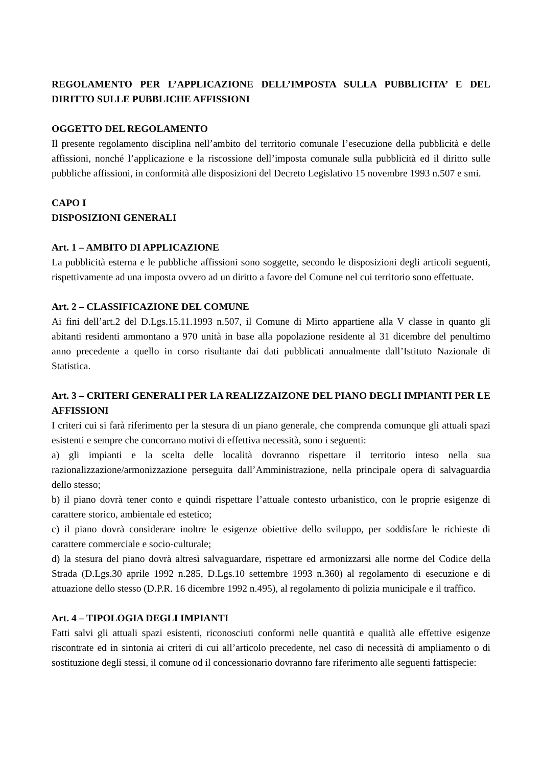REGOLAMENTO PER L’APPLICAZIONE DELL’IMPOSTA SULLA PUBBLICITA’ E DEL DIRITTO SULLE PUBBLICHE AFFISSIONI
OGGETTO DEL REGOLAMENTO
Il presente regolamento disciplina nell’ambito del territorio comunale l’esecuzione della pubblicità e delle affissioni, nonché l’applicazione e la riscossione dell’imposta comunale sulla pubblicità ed il diritto sulle pubbliche affissioni, in conformità alle disposizioni del Decreto Legislativo 15 novembre 1993 n.507 e smi.
CAPO I
DISPOSIZIONI GENERALI
Art. 1 – AMBITO DI APPLICAZIONE
La pubblicità esterna e le pubbliche affissioni sono soggette, secondo le disposizioni degli articoli seguenti, rispettivamente ad una imposta ovvero ad un diritto a favore del Comune nel cui territorio sono effettuate.
Art. 2 – CLASSIFICAZIONE DEL COMUNE
Ai fini dell’art.2 del D.Lgs.15.11.1993 n.507, il Comune di Mirto appartiene alla V classe in quanto gli abitanti residenti ammontano a 970 unità in base alla popolazione residente al 31 dicembre del penultimo anno precedente a quello in corso risultante dai dati pubblicati annualmente dall’Istituto Nazionale di Statistica.
Art. 3 – CRITERI GENERALI PER LA REALIZZAIZONE DEL PIANO DEGLI IMPIANTI PER LE AFFISSIONI
I criteri cui si farà riferimento per la stesura di un piano generale, che comprenda comunque gli attuali spazi esistenti e sempre che concorrano motivi di effettiva necessità, sono i seguenti:
a) gli impianti e la scelta delle località dovranno rispettare il territorio inteso nella sua razionalizzazione/armonizzazione perseguita dall’Amministrazione, nella principale opera di salvaguardia dello stesso;
b) il piano dovrà tener conto e quindi rispettare l’attuale contesto urbanistico, con le proprie esigenze di carattere storico, ambientale ed estetico;
c) il piano dovrà considerare inoltre le esigenze obiettive dello sviluppo, per soddisfare le richieste di carattere commerciale e socio-culturale;
d) la stesura del piano dovrà altresì salvaguardare, rispettare ed armonizzarsi alle norme del Codice della Strada (D.Lgs.30 aprile 1992 n.285, D.Lgs.10 settembre 1993 n.360) al regolamento di esecuzione e di attuazione dello stesso (D.P.R. 16 dicembre 1992 n.495), al regolamento di polizia municipale e il traffico.
Art. 4 – TIPOLOGIA DEGLI IMPIANTI
Fatti salvi gli attuali spazi esistenti, riconosciuti conformi nelle quantità e qualità alle effettive esigenze riscontrate ed in sintonia ai criteri di cui all’articolo precedente, nel caso di necessità di ampliamento o di sostituzione degli stessi, il comune od il concessionario dovranno fare riferimento alle seguenti fattispecie: